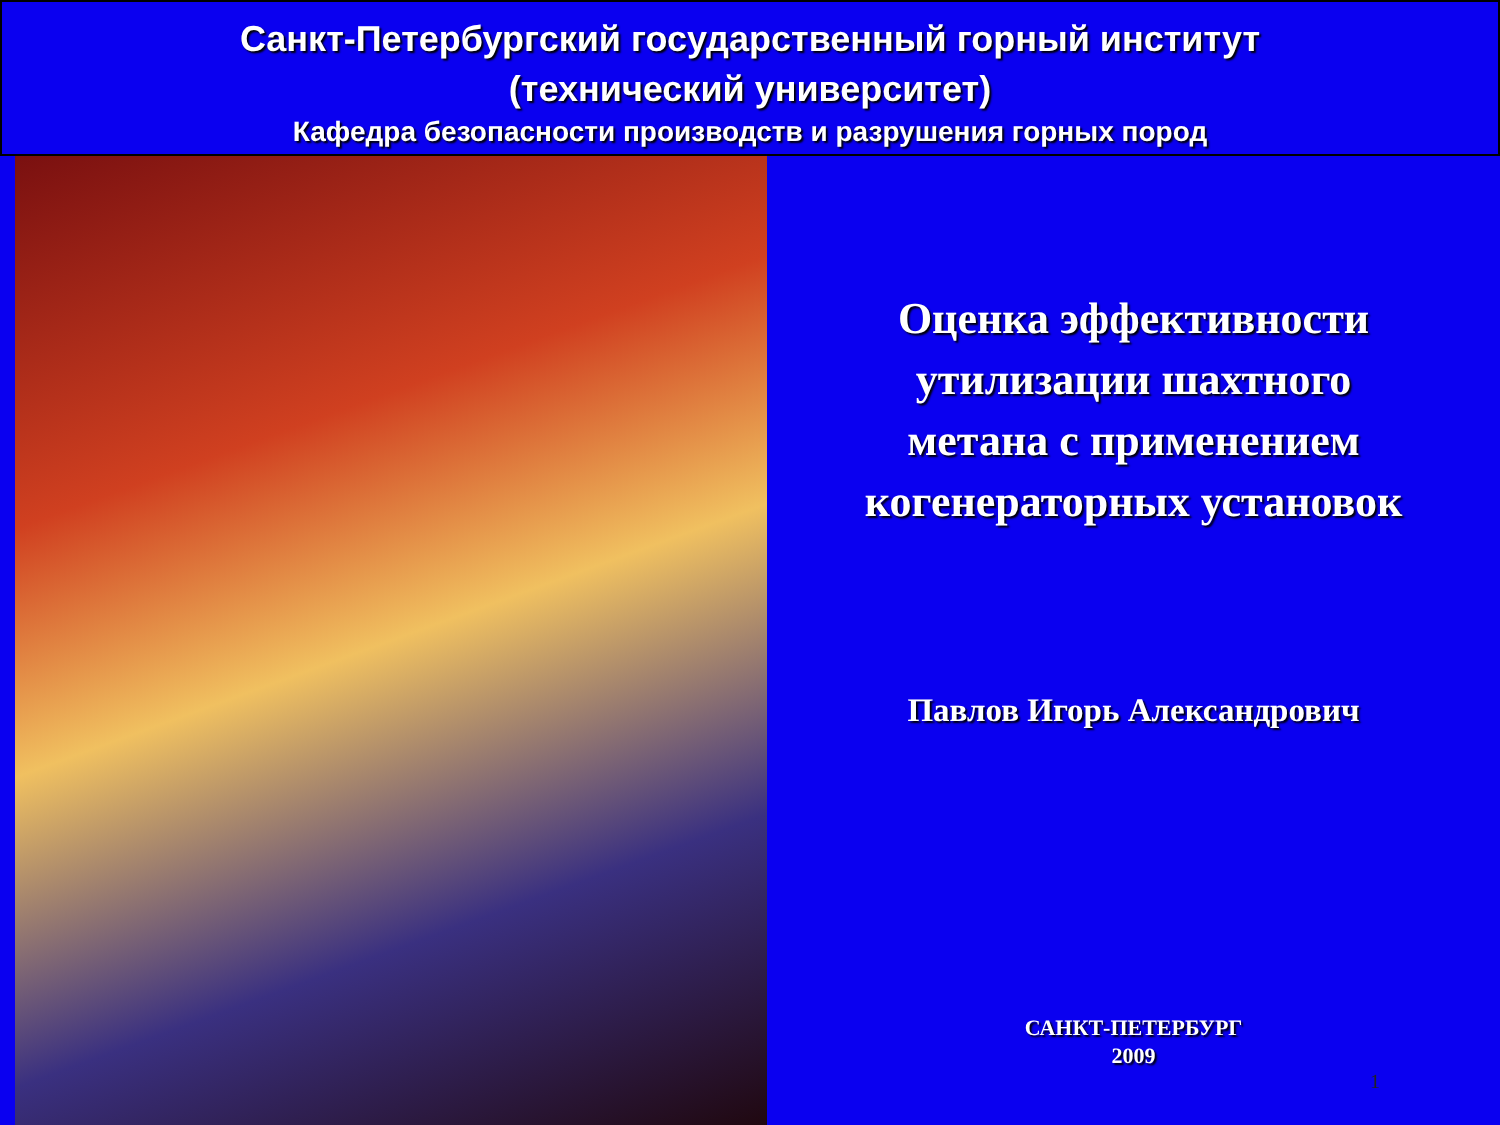Санкт-Петербургский государственный горный институт
(технический университет)
Кафедра безопасности производств и разрушения горных пород
Оценка эффективности
утилизации шахтного
метана с применением
когенераторных установок
Павлов Игорь Александрович
САНКТ-ПЕТЕРБУРГ
2009
1